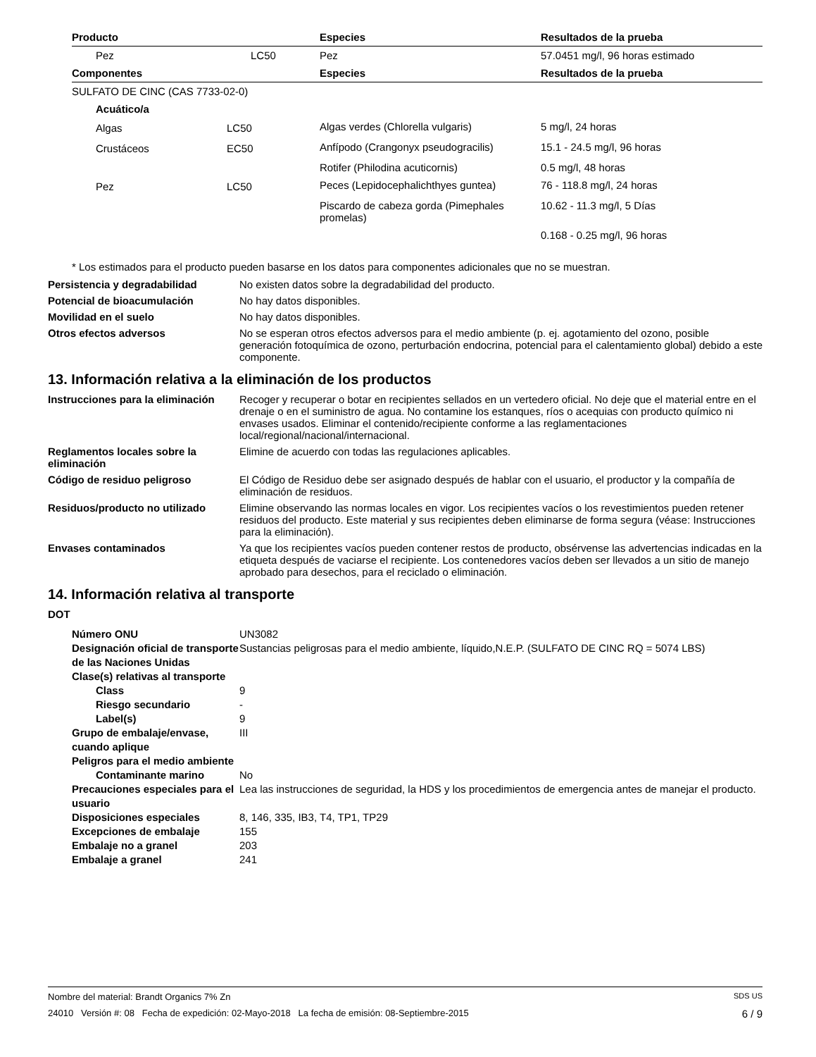| Producto | Especies | Resultados de la prueba |
| --- | --- | --- |
| Pez LC50 | Pez | 57.0451 mg/l, 96 horas estimado |
| Componentes | Especies | Resultados de la prueba |
| SULFATO DE CINC (CAS 7733-02-0) | | |
| Acuático/a | | |
| Algas LC50 | Algas verdes (Chlorella vulgaris) | 5 mg/l, 24 horas |
| Crustáceos EC50 | Anfípodo (Crangonyx pseudogracilis) | 15.1 - 24.5 mg/l, 96 horas |
| | Rotifer (Philodina acuticornis) | 0.5 mg/l, 48 horas |
| Pez LC50 | Peces (Lepidocephalichthyes guntea) | 76 - 118.8 mg/l, 24 horas |
| | Piscardo de cabeza gorda (Pimephales promelas) | 10.62 - 11.3 mg/l, 5 Días |
| | | 0.168 - 0.25 mg/l, 96 horas |
* Los estimados para el producto pueden basarse en los datos para componentes adicionales que no se muestran.
Persistencia y degradabilidad
No existen datos sobre la degradabilidad del producto.
Potencial de bioacumulación
No hay datos disponibles.
Movilidad en el suelo
No hay datos disponibles.
Otros efectos adversos
No se esperan otros efectos adversos para el medio ambiente (p. ej. agotamiento del ozono, posible generación fotoquímica de ozono, perturbación endocrina, potencial para el calentamiento global) debido a este componente.
13. Información relativa a la eliminación de los productos
Instrucciones para la eliminación
Recoger y recuperar o botar en recipientes sellados en un vertedero oficial. No deje que el material entre en el drenaje o en el suministro de agua. No contamine los estanques, ríos o acequias con producto químico ni envases usados. Eliminar el contenido/recipiente conforme a las reglamentaciones local/regional/nacional/internacional.
Reglamentos locales sobre la eliminación
Elimine de acuerdo con todas las regulaciones aplicables.
Código de residuo peligroso
El Código de Residuo debe ser asignado después de hablar con el usuario, el productor y la compañía de eliminación de residuos.
Residuos/producto no utilizado
Elimine observando las normas locales en vigor. Los recipientes vacíos o los revestimientos pueden retener residuos del producto. Este material y sus recipientes deben eliminarse de forma segura (véase: Instrucciones para la eliminación).
Envases contaminados
Ya que los recipientes vacíos pueden contener restos de producto, obsérvense las advertencias indicadas en la etiqueta después de vaciarse el recipiente. Los contenedores vacíos deben ser llevados a un sitio de manejo aprobado para desechos, para el reciclado o eliminación.
14. Información relativa al transporte
DOT
Número ONU
UN3082
Designación oficial de transporte de las Naciones Unidas
Sustancias peligrosas para el medio ambiente, líquido,N.E.P. (SULFATO DE CINC RQ = 5074 LBS)
Clase(s) relativas al transporte
Class
9
Riesgo secundario
-
Label(s)
9
Grupo de embalaje/envase, cuando aplique
III
Peligros para el medio ambiente
Contaminante marino
No
Precauciones especiales para el usuario
Lea las instrucciones de seguridad, la HDS y los procedimientos de emergencia antes de manejar el producto.
Disposiciones especiales
8, 146, 335, IB3, T4, TP1, TP29
Excepciones de embalaje
155
Embalaje no a granel
203
Embalaje a granel
241
Nombre del material: Brandt Organics 7% Zn SDS US
24010 Versión #: 08 Fecha de expedición: 02-Mayo-2018 La fecha de emisión: 08-Septiembre-2015 6 / 9